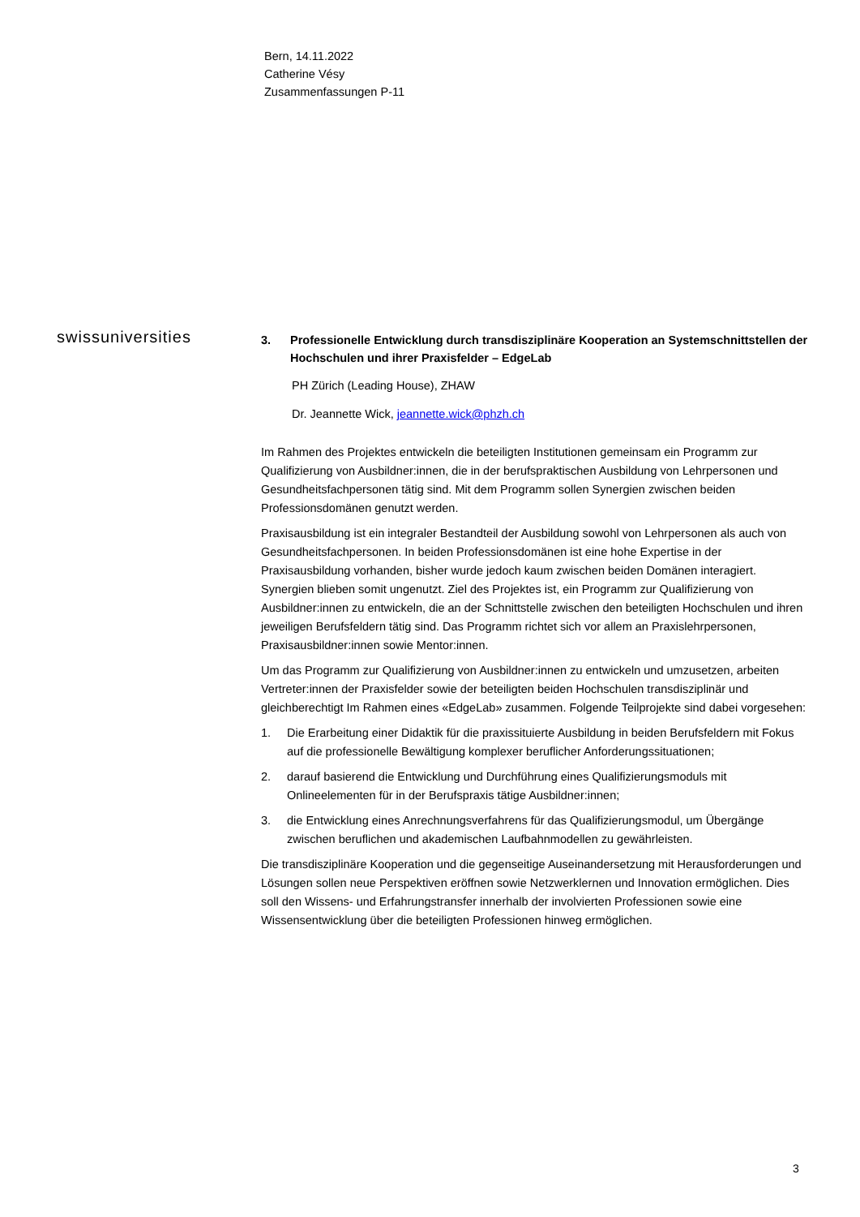Bern, 14.11.2022
Catherine Vésy
Zusammenfassungen P-11
swissuniversities
3. Professionelle Entwicklung durch transdisziplinäre Kooperation an Systemschnittstellen der Hochschulen und ihrer Praxisfelder – EdgeLab
PH Zürich (Leading House), ZHAW
Dr. Jeannette Wick, jeannette.wick@phzh.ch
Im Rahmen des Projektes entwickeln die beteiligten Institutionen gemeinsam ein Programm zur Qualifizierung von Ausbildner:innen, die in der berufspraktischen Ausbildung von Lehrpersonen und Gesundheitsfachpersonen tätig sind. Mit dem Programm sollen Synergien zwischen beiden Professionsdomänen genutzt werden.
Praxisausbildung ist ein integraler Bestandteil der Ausbildung sowohl von Lehrpersonen als auch von Gesundheitsfachpersonen. In beiden Professionsdomänen ist eine hohe Expertise in der Praxisausbildung vorhanden, bisher wurde jedoch kaum zwischen beiden Domänen interagiert. Synergien blieben somit ungenutzt. Ziel des Projektes ist, ein Programm zur Qualifizierung von Ausbildner:innen zu entwickeln, die an der Schnittstelle zwischen den beteiligten Hochschulen und ihren jeweiligen Berufsfeldern tätig sind. Das Programm richtet sich vor allem an Praxislehrpersonen, Praxisausbildner:innen sowie Mentor:innen.
Um das Programm zur Qualifizierung von Ausbildner:innen zu entwickeln und umzusetzen, arbeiten Vertreter:innen der Praxisfelder sowie der beteiligten beiden Hochschulen transdisziplinär und gleichberechtigt Im Rahmen eines «EdgeLab» zusammen. Folgende Teilprojekte sind dabei vorgesehen:
1. Die Erarbeitung einer Didaktik für die praxissituierte Ausbildung in beiden Berufsfeldern mit Fokus auf die professionelle Bewältigung komplexer beruflicher Anforderungssituationen;
2. darauf basierend die Entwicklung und Durchführung eines Qualifizierungsmoduls mit Onlineelementen für in der Berufspraxis tätige Ausbildner:innen;
3. die Entwicklung eines Anrechnungsverfahrens für das Qualifizierungsmodul, um Übergänge zwischen beruflichen und akademischen Laufbahnmodellen zu gewährleisten.
Die transdisziplinäre Kooperation und die gegenseitige Auseinandersetzung mit Herausforderungen und Lösungen sollen neue Perspektiven eröffnen sowie Netzwerklernen und Innovation ermöglichen. Dies soll den Wissens- und Erfahrungstransfer innerhalb der involvierten Professionen sowie eine Wissensentwicklung über die beteiligten Professionen hinweg ermöglichen.
3